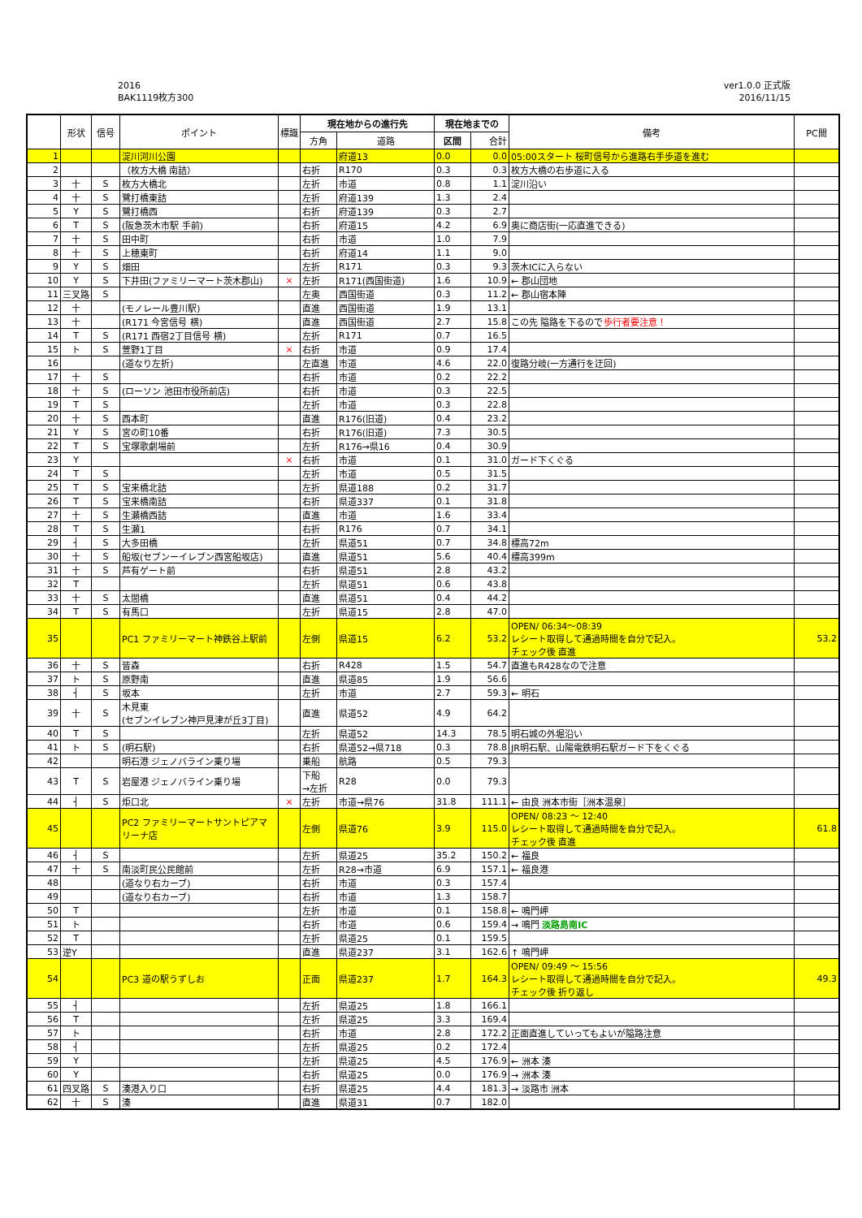2016
BAK1119枚方300
ver1.0.0 正式版
2016/11/15
| | 形状 | 信号 | ポイント | 標識 | 現在地からの進行先 | | 現在地までの | | 備考 | PC間 |
| --- | --- | --- | --- | --- | --- | --- | --- | --- | --- | --- |
| | | | | | 方角 | 道路 | 区間 | 合計 | | |
| 1 | | | 淀川河川公園 | | | 府道13 | 0.0 | 0.0 | 05:00スタート 桜町信号から進路右手歩道を進む | |
| 2 | | | （枚方大橋 南詰） | | 右折 | R170 | 0.3 | 0.3 | 枚方大橋の右歩道に入る | |
| 3 | 十 | S | 枚方大橋北 | | 左折 | 市道 | 0.8 | 1.1 | 淀川沿い | |
| 4 | 十 | S | 鷺打橋東詰 | | 左折 | 府道139 | 1.3 | 2.4 | | |
| 5 | Y | S | 鷺打橋西 | | 右折 | 府道139 | 0.3 | 2.7 | | |
| 6 | T | S | (阪急茨木市駅 手前) | | 右折 | 府道15 | 4.2 | 6.9 | 奥に商店街(一応直進できる) | |
| 7 | 十 | S | 田中町 | | 右折 | 市道 | 1.0 | 7.9 | | |
| 8 | 十 | S | 上穂東町 | | 右折 | 府道14 | 1.1 | 9.0 | | |
| 9 | Y | S | 畑田 | | 左折 | R171 | 0.3 | 9.3 | 茨木ICに入らない | |
| 10 | Y | S | 下井田(ファミリーマート茨木郡山) | × | 左折 | R171(西国街道) | 1.6 | 10.9 | ← 郡山団地 | |
| 11 | 三叉路 | S | | | 左奥 | 西国街道 | 0.3 | 11.2 | ← 郡山宿本陣 | |
| 12 | 十 | | (モノレール豊川駅) | | 直進 | 西国街道 | 1.9 | 13.1 | | |
| 13 | 十 | | (R171 今宮信号 横) | | 直進 | 西国街道 | 2.7 | 15.8 | この先 隘路を下るので 歩行者要注意！ | |
| 14 | T | S | (R171 西宿2丁目信号 横) | | 左折 | R171 | 0.7 | 16.5 | | |
| 15 | ト | S | 萱野1丁目 | × | 右折 | 市道 | 0.9 | 17.4 | | |
| 16 | | | (道なり左折) | | 左直進 | 市道 | 4.6 | 22.0 | 復路分岐(一方通行を迂回) | |
| 17 | 十 | S | | | 右折 | 市道 | 0.2 | 22.2 | | |
| 18 | 十 | S | (ローソン 池田市役所前店) | | 右折 | 市道 | 0.3 | 22.5 | | |
| 19 | T | S | | | 左折 | 市道 | 0.3 | 22.8 | | |
| 20 | 十 | S | 西本町 | | 直進 | R176(旧道) | 0.4 | 23.2 | | |
| 21 | Y | S | 宮の町10番 | | 右折 | R176(旧道) | 7.3 | 30.5 | | |
| 22 | T | S | 宝塚歌劇場前 | | 左折 | R176→県16 | 0.4 | 30.9 | | |
| 23 | Y | | | × | 右折 | 市道 | 0.1 | 31.0 | ガード下くぐる | |
| 24 | T | S | | | 左折 | 市道 | 0.5 | 31.5 | | |
| 25 | T | S | 宝来橋北詰 | | 左折 | 県道188 | 0.2 | 31.7 | | |
| 26 | T | S | 宝来橋南詰 | | 右折 | 県道337 | 0.1 | 31.8 | | |
| 27 | 十 | S | 生瀬橋西詰 | | 直進 | 市道 | 1.6 | 33.4 | | |
| 28 | T | S | 生瀬1 | | 右折 | R176 | 0.7 | 34.1 | | |
| 29 | ┤ | S | 大多田橋 | | 左折 | 県道51 | 0.7 | 34.8 | 標高72m | |
| 30 | 十 | S | 船坂(セブンーイレブン西宮船坂店) | | 直進 | 県道51 | 5.6 | 40.4 | 標高399m | |
| 31 | 十 | S | 芦有ゲート前 | | 右折 | 県道51 | 2.8 | 43.2 | | |
| 32 | T | | | | 左折 | 県道51 | 0.6 | 43.8 | | |
| 33 | 十 | S | 太閤橋 | | 直進 | 県道51 | 0.4 | 44.2 | | |
| 34 | T | S | 有馬口 | | 左折 | 県道15 | 2.8 | 47.0 | | |
| 35 | | | PC1 ファミリーマート神鉄谷上駅前 | | 左側 | 県道15 | 6.2 | 53.2 | OPEN/ 06:34～08:39 レシート取得して通過時間を自分で記入。 チェック後 直進 | 53.2 |
| 36 | 十 | S | 皆森 | | 右折 | R428 | 1.5 | 54.7 | 直進もR428なので注意 | |
| 37 | ト | S | 原野南 | | 直進 | 県道85 | 1.9 | 56.6 | | |
| 38 | ┤ | S | 坂本 | | 左折 | 市道 | 2.7 | 59.3 | ← 明石 | |
| 39 | 十 | S | 木見東 (セブンイレブン神戸見津が丘3丁目) | | 直進 | 県道52 | 4.9 | 64.2 | | |
| 40 | T | S | | | 左折 | 県道52 | 14.3 | 78.5 | 明石城の外堀沿い | |
| 41 | ト | S | (明石駅) | | 右折 | 県道52→県718 | 0.3 | 78.8 | JR明石駅、山陽電鉄明石駅ガード下をくぐる | |
| 42 | | | 明石港 ジェノバライン乗り場 | | 乗船 | 航路 | 0.5 | 79.3 | | |
| 43 | T | S | 岩屋港 ジェノバライン乗り場 | | 下船 →左折 | R28 | 0.0 | 79.3 | | |
| 44 | ┤ | S | 炬口北 | × | 左折 | 市道→県76 | 31.8 | 111.1 | ← 由良 洲本市街［洲本温泉］ | |
| 45 | | | PC2 ファミリーマートサントピアマ リーナ店 | | 左側 | 県道76 | 3.9 | 115.0 | OPEN/ 08:23 ～ 12:40 レシート取得して通過時間を自分で記入。 チェック後 直進 | 61.8 |
| 46 | ┤ | S | | | 左折 | 県道25 | 35.2 | 150.2 | ← 福良 | |
| 47 | 十 | S | 南淡町民公民館前 | | 左折 | R28→市道 | 6.9 | 157.1 | ← 福良港 | |
| 48 | | | (道なり右カーブ) | | 右折 | 市道 | 0.3 | 157.4 | | |
| 49 | | | (道なり右カーブ) | | 右折 | 市道 | 1.3 | 158.7 | | |
| 50 | T | | | | 左折 | 市道 | 0.1 | 158.8 | ← 鳴門岬 | |
| 51 | ト | | | | 右折 | 市道 | 0.6 | 159.4 | → 鳴門 淡路島南IC | |
| 52 | T | | | | 左折 | 県道25 | 0.1 | 159.5 | | |
| 53 | 逆Y | | | | 直進 | 県道237 | 3.1 | 162.6 | ↑ 鳴門岬 | |
| 54 | | | PC3 道の駅うずしお | | 正面 | 県道237 | 1.7 | 164.3 | OPEN/ 09:49 ～ 15:56 レシート取得して通過時間を自分で記入。 チェック後 折り返し | 49.3 |
| 55 | ┤ | | | | 左折 | 県道25 | 1.8 | 166.1 | | |
| 56 | T | | | | 左折 | 県道25 | 3.3 | 169.4 | | |
| 57 | ト | | | | 右折 | 市道 | 2.8 | 172.2 | 正面直進していってもよいが隘路注意 | |
| 58 | ┤ | | | | 左折 | 県道25 | 0.2 | 172.4 | | |
| 59 | Y | | | | 左折 | 県道25 | 4.5 | 176.9 | ← 洲本 湊 | |
| 60 | Y | | | | 右折 | 県道25 | 0.0 | 176.9 | → 洲本 湊 | |
| 61 | 四叉路 | S | 湊港入り口 | | 右折 | 県道25 | 4.4 | 181.3 | → 淡路市 洲本 | |
| 62 | 十 | S | 湊 | | 直進 | 県道31 | 0.7 | 182.0 | | |